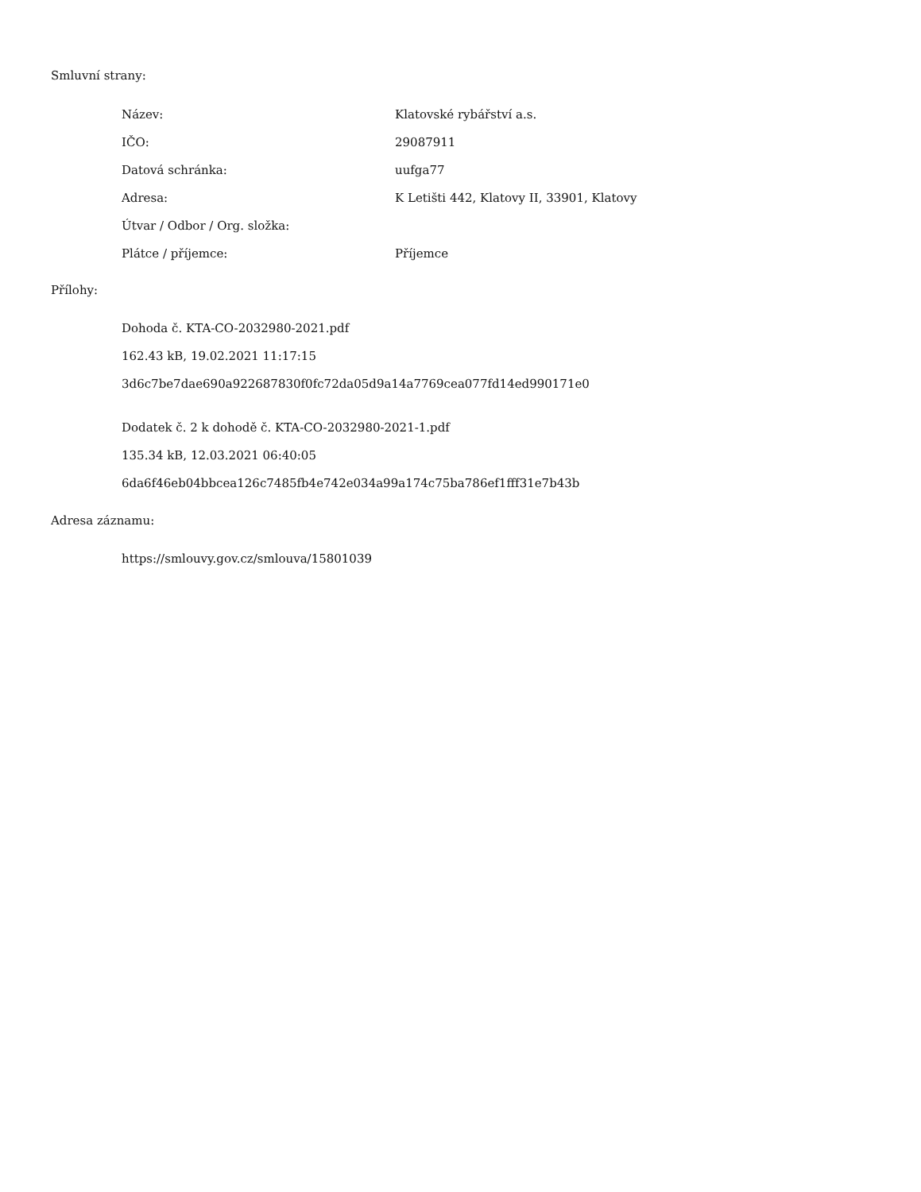Smluvní strany:
| Název: | Klatovské rybářství a.s. |
| IČO: | 29087911 |
| Datová schránka: | uufga77 |
| Adresa: | K Letišti 442, Klatovy II, 33901, Klatovy |
| Útvar / Odbor / Org. složka: | |
| Plátce / příjemce: | Příjemce |
Přílohy:
Dohoda č. KTA-CO-2032980-2021.pdf
162.43 kB, 19.02.2021 11:17:15
3d6c7be7dae690a922687830f0fc72da05d9a14a7769cea077fd14ed990171e0
Dodatek č. 2 k dohodě č. KTA-CO-2032980-2021-1.pdf
135.34 kB, 12.03.2021 06:40:05
6da6f46eb04bbcea126c7485fb4e742e034a99a174c75ba786ef1fff31e7b43b
Adresa záznamu:
https://smlouvy.gov.cz/smlouva/15801039